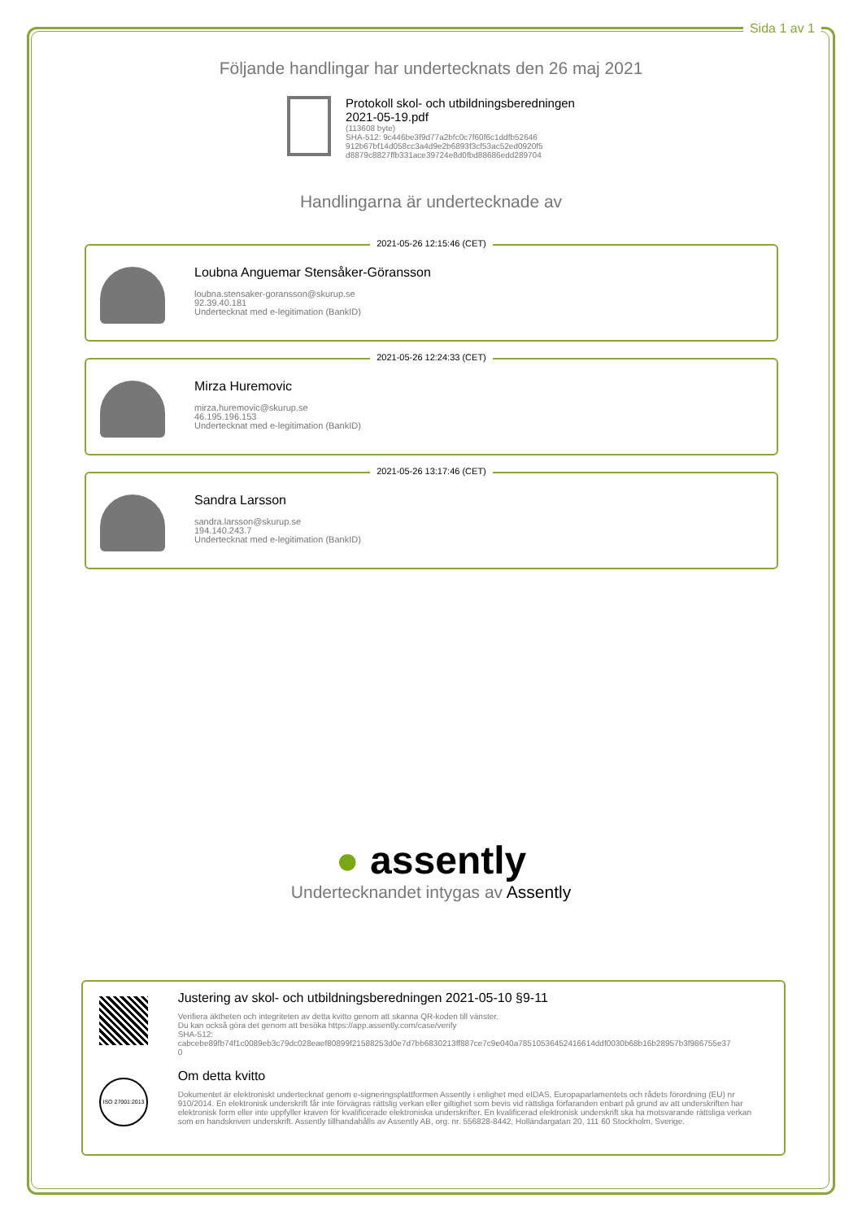Sida 1 av 1
Följande handlingar har undertecknats den 26 maj 2021
Protokoll skol- och utbildningsberedningen
2021-05-19.pdf
(113608 byte)
SHA-512: 9c446be3f9d77a2bfc0c7f60f6c1ddfb52646
912b67bf14d058cc3a4d9e2b6893f3cf53ac52ed0920f5
d8879c8827ffb331ace39724e8d0fbd88686edd289704
Handlingarna är undertecknade av
2021-05-26 12:15:46 (CET)
Loubna Anguemar Stensåker-Göransson
loubna.stensaker-goransson@skurup.se
92.39.40.181
Undertecknat med e-legitimation (BankID)
2021-05-26 12:24:33 (CET)
Mirza Huremovic
mirza.huremovic@skurup.se
46.195.196.153
Undertecknat med e-legitimation (BankID)
2021-05-26 13:17:46 (CET)
Sandra Larsson
sandra.larsson@skurup.se
194.140.243.7
Undertecknat med e-legitimation (BankID)
● assently
Undertecknandet intygas av Assently
ISO 27001:2013
Justering av skol- och utbildningsberedningen 2021-05-10 §9-11
Verifiera äktheten och integriteten av detta kvitto genom att skanna QR-koden till vänster.
Du kan också göra det genom att besöka https://app.assently.com/case/verify
SHA-512:
cabcebe89fb74f1c0089eb3c79dc028eaef80899f21588253d0e7d7bb6830213ff887ce7c9e040a78510536452416614ddf0030b68b16b28957b3f986755e37
0
Om detta kvitto
Dokumentet är elektroniskt undertecknat genom e-signeringsplattformen Assently i enlighet med eIDAS, Europaparlamentets och rådets förordning (EU) nr 910/2014. En elektronisk underskrift får inte förvägras rättslig verkan eller giltighet som bevis vid rättsliga förfaranden enbart på grund av att underskriften har elektronisk form eller inte uppfyller kraven för kvalificerade elektroniska underskrifter. En kvalificerad elektronisk underskrift ska ha motsvarande rättsliga verkan som en handskriven underskrift. Assently tillhandahålls av Assently AB, org. nr. 556828-8442, Holländargatan 20, 111 60 Stockholm, Sverige.